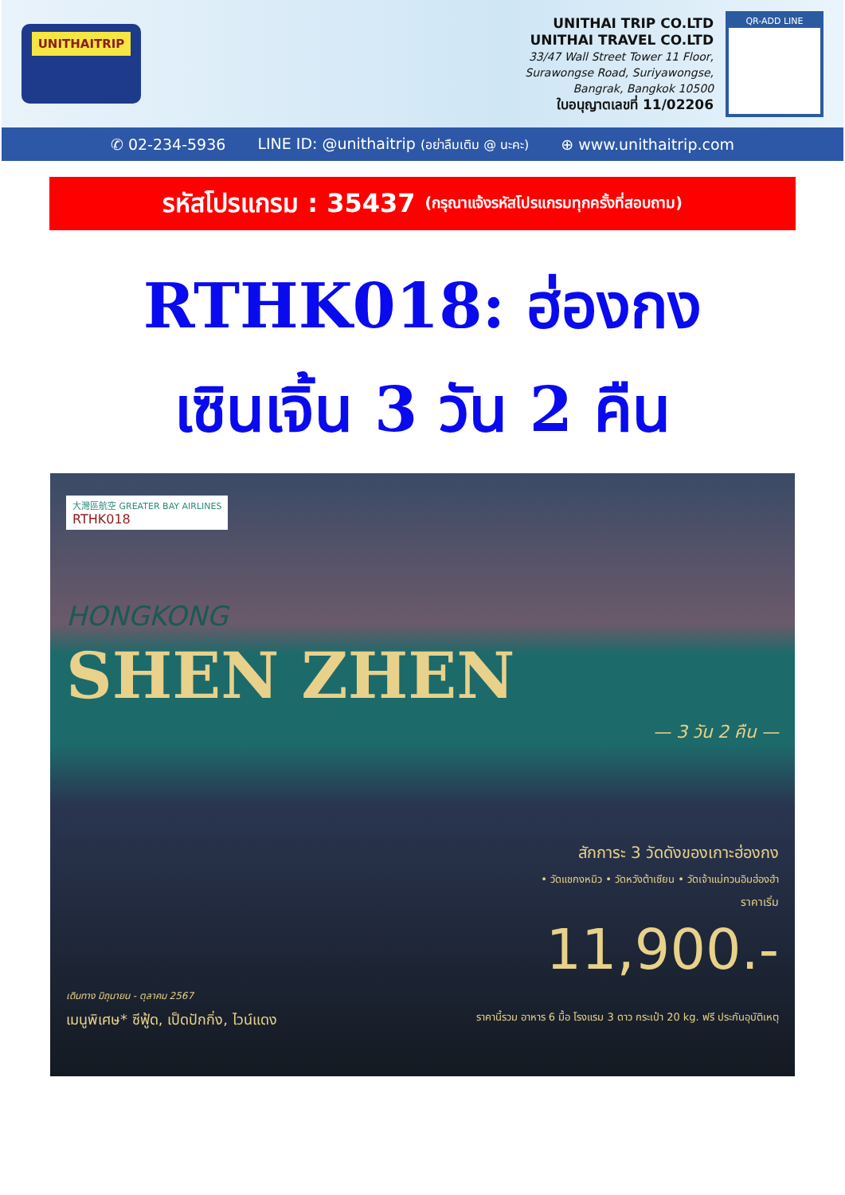UNITHAITRIP
UNITHAI TRIP CO.LTD
UNITHAI TRAVEL CO.LTD
33/47 Wall Street Tower 11 Floor,
Surawongse Road, Suriyawongse,
Bangrak, Bangkok 10500
ใบอนุญาตเลขที่ 11/02206
QR-ADD LINE
✆ 02-234-5936 LINE ID: @unithaitrip (อย่าลืมเติม @ นะคะ) ⊕ www.unithaitrip.com
รหัสโปรแกรม : 35437 (กรุณาแจ้งรหัสโปรแกรมทุกครั้งที่สอบถาม)
RTHK018: ฮ่องกง
เซินเจิ้น 3 วัน 2 คืน
大灣區航空 GREATER BAY AIRLINES
RTHK018
HONGKONG
SHEN ZHEN
— 3 วัน 2 คืน —
สักการะ 3 วัดดังของเกาะฮ่องกง
• วัดแชกงหมิว • วัดหวังต้าเซียน • วัดเจ้าแม่กวนอิมฮ่องฮำ
ราคาเริ่ม
11,900.-
เดินทาง มิถุนายน - ตุลาคม 2567
เมนูพิเศษ* ซีฟู้ด, เป็ดปักกิ่ง, ไวน์แดง ราคานี้รวม อาหาร 6 มื้อ โรงแรม 3 ดาว กระเป๋า 20 kg. ฟรี ประกันอุบัติเหตุ